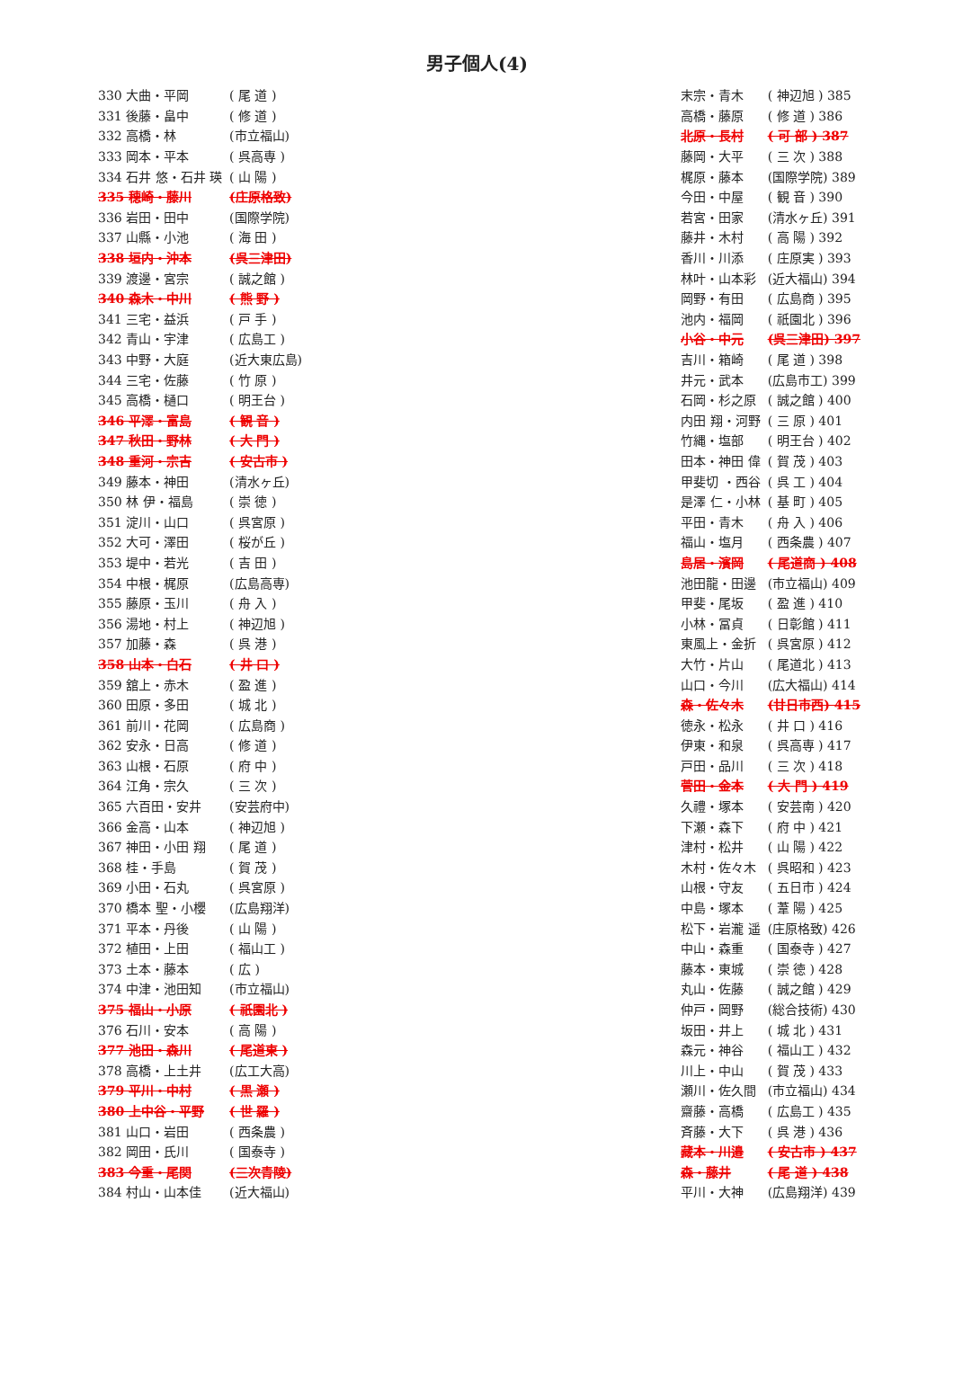男子個人(4)
| 330 大曲・平岡 | ( 尾 道 ) |
| 331 後藤・畠中 | ( 修 道 ) |
| 332 高橋・林 | (市立福山) |
| 333 岡本・平本 | ( 呉高専 ) |
| 334 石井 悠・石井 瑛 | ( 山 陽 ) |
| 335 穂崎・藤川 | (庄原格致) |
| 336 岩田・田中 | (国際学院) |
| 337 山縣・小池 | ( 海 田 ) |
| 338 垣内・沖本 | (呉三津田) |
| 339 渡邊・宮宗 | ( 誠之館 ) |
| 340 森木・中川 | ( 熊 野 ) |
| 341 三宅・益浜 | ( 戸 手 ) |
| 342 青山・宇津 | ( 広島工 ) |
| 343 中野・大庭 | (近大東広島) |
| 344 三宅・佐藤 | ( 竹 原 ) |
| 345 高橋・樋口 | ( 明王台 ) |
| 346 平澤・富島 | ( 観 音 ) |
| 347 秋田・野林 | ( 大 門 ) |
| 348 重河・宗吉 | ( 安古市 ) |
| 349 藤本・神田 | (清水ヶ丘) |
| 350 林 伊・福島 | ( 崇 徳 ) |
| 351 淀川・山口 | ( 呉宮原 ) |
| 352 大可・澤田 | ( 桜が丘 ) |
| 353 堤中・若光 | ( 吉 田 ) |
| 354 中根・梶原 | (広島高専) |
| 355 藤原・玉川 | ( 舟 入 ) |
| 356 湯地・村上 | ( 神辺旭 ) |
| 357 加藤・森 | ( 呉 港 ) |
| 358 山本・白石 | ( 井 口 ) |
| 359 舘上・赤木 | ( 盈 進 ) |
| 360 田原・多田 | ( 城 北 ) |
| 361 前川・花岡 | ( 広島商 ) |
| 362 安永・日高 | ( 修 道 ) |
| 363 山根・石原 | ( 府 中 ) |
| 364 江角・宗久 | ( 三 次 ) |
| 365 六百田・安井 | (安芸府中) |
| 366 金高・山本 | ( 神辺旭 ) |
| 367 神田・小田 翔 | ( 尾 道 ) |
| 368 桂・手島 | ( 賀 茂 ) |
| 369 小田・石丸 | ( 呉宮原 ) |
| 370 橋本 聖・小櫻 | (広島翔洋) |
| 371 平本・丹後 | ( 山 陽 ) |
| 372 植田・上田 | ( 福山工 ) |
| 373 土本・藤本 | ( 広 ) |
| 374 中津・池田知 | (市立福山) |
| 375 福山・小原 | ( 祇園北 ) |
| 376 石川・安本 | ( 高 陽 ) |
| 377 池田・森川 | ( 尾道東 ) |
| 378 高橋・上土井 | (広工大高) |
| 379 平川・中村 | ( 黒 瀬 ) |
| 380 上中谷・平野 | ( 世 羅 ) |
| 381 山口・岩田 | ( 西条農 ) |
| 382 岡田・氏川 | ( 国泰寺 ) |
| 383 今重・尾関 | (三次青陵) |
| 384 村山・山本佳 | (近大福山) |
| 末宗・青木 | ( 神辺旭 ) 385 |
| 高橋・藤原 | ( 修 道 ) 386 |
| 北原・長村 | ( 可 部 ) 387 |
| 藤岡・大平 | ( 三 次 ) 388 |
| 梶原・藤本 | (国際学院) 389 |
| 今田・中屋 | ( 観 音 ) 390 |
| 若宮・田家 | (清水ヶ丘) 391 |
| 藤井・木村 | ( 高 陽 ) 392 |
| 香川・川添 | ( 庄原実 ) 393 |
| 林叶・山本彩 | (近大福山) 394 |
| 岡野・有田 | ( 広島商 ) 395 |
| 池内・福岡 | ( 祇園北 ) 396 |
| 小谷・中元 | (呉三津田) 397 |
| 吉川・箱崎 | ( 尾 道 ) 398 |
| 井元・武本 | (広島市工) 399 |
| 石岡・杉之原 | ( 誠之館 ) 400 |
| 内田 翔・河野 | ( 三 原 ) 401 |
| 竹縄・塩部 | ( 明王台 ) 402 |
| 田本・神田 偉 | ( 賀 茂 ) 403 |
| 甲斐切 ・西谷 | ( 呉 工 ) 404 |
| 是澤 仁・小林 | ( 基 町 ) 405 |
| 平田・青木 | ( 舟 入 ) 406 |
| 福山・塩月 | ( 西条農 ) 407 |
| 島居・濱岡 | ( 尾道商 ) 408 |
| 池田龍・田邊 | (市立福山) 409 |
| 甲斐・尾坂 | ( 盈 進 ) 410 |
| 小林・冨貞 | ( 日彰館 ) 411 |
| 東風上・金折 | ( 呉宮原 ) 412 |
| 大竹・片山 | ( 尾道北 ) 413 |
| 山口・今川 | (広大福山) 414 |
| 森・佐々木 | (廿日市西) 415 |
| 徳永・松永 | ( 井 口 ) 416 |
| 伊東・和泉 | ( 呉高専 ) 417 |
| 戸田・品川 | ( 三 次 ) 418 |
| 菅田・金本 | ( 大 門 ) 419 |
| 久禮・塚本 | ( 安芸南 ) 420 |
| 下瀬・森下 | ( 府 中 ) 421 |
| 津村・松井 | ( 山 陽 ) 422 |
| 木村・佐々木 | ( 呉昭和 ) 423 |
| 山根・守友 | ( 五日市 ) 424 |
| 中島・塚本 | ( 葦 陽 ) 425 |
| 松下・岩瀧 遥 | (庄原格致) 426 |
| 中山・森重 | ( 国泰寺 ) 427 |
| 藤本・東城 | ( 崇 徳 ) 428 |
| 丸山・佐藤 | ( 誠之館 ) 429 |
| 仲戸・岡野 | (総合技術) 430 |
| 坂田・井上 | ( 城 北 ) 431 |
| 森元・神谷 | ( 福山工 ) 432 |
| 川上・中山 | ( 賀 茂 ) 433 |
| 瀬川・佐久間 | (市立福山) 434 |
| 齋藤・高橋 | ( 広島工 ) 435 |
| 斉藤・大下 | ( 呉 港 ) 436 |
| 藏本・川邉 | ( 安古市 ) 437 |
| 森・藤井 | ( 尾 道 ) 438 |
| 平川・大神 | (広島翔洋) 439 |